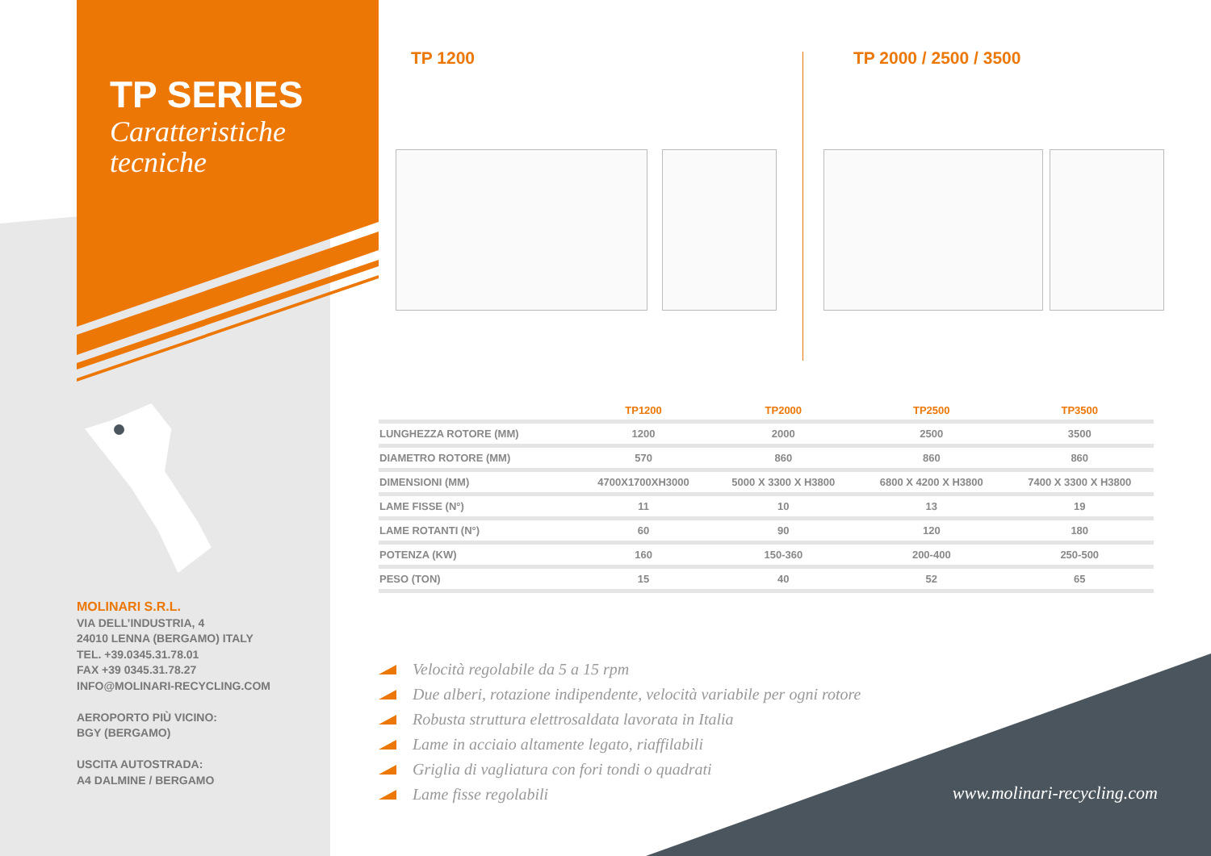TP SERIES
Caratteristiche
tecniche
TP 1200 TP 2000 / 2500 / 3500
| | TP1200 | TP2000 | TP2500 | TP3500 |
| --- | --- | --- | --- | --- |
| LUNGHEZZA ROTORE (MM) | 1200 | 2000 | 2500 | 3500 |
| DIAMETRO ROTORE (MM) | 570 | 860 | 860 | 860 |
| DIMENSIONI (MM) | 4700X1700XH3000 | 5000 X 3300 X H3800 | 6800 X 4200 X H3800 | 7400 X 3300 X H3800 |
| LAME FISSE (N°) | 11 | 10 | 13 | 19 |
| LAME ROTANTI (N°) | 60 | 90 | 120 | 180 |
| POTENZA (KW) | 160 | 150-360 | 200-400 | 250-500 |
| PESO (TON) | 15 | 40 | 52 | 65 |
MOLINARI S.R.L.
VIA DELL’INDUSTRIA, 4
24010 LENNA (BERGAMO) ITALY
TEL. +39.0345.31.78.01
FAX +39 0345.31.78.27
INFO@MOLINARI-RECYCLING.COM
AEROPORTO PIÙ VICINO:
BGY (BERGAMO)
USCITA AUTOSTRADA:
A4 DALMINE / BERGAMO
Velocità regolabile da 5 a 15 rpm
Due alberi, rotazione indipendente, velocità variabile per ogni rotore
Robusta struttura elettrosaldata lavorata in Italia
Lame in acciaio altamente legato, riaffilabili
Griglia di vagliatura con fori tondi o quadrati
Lame fisse regolabili
www.molinari-recycling.com